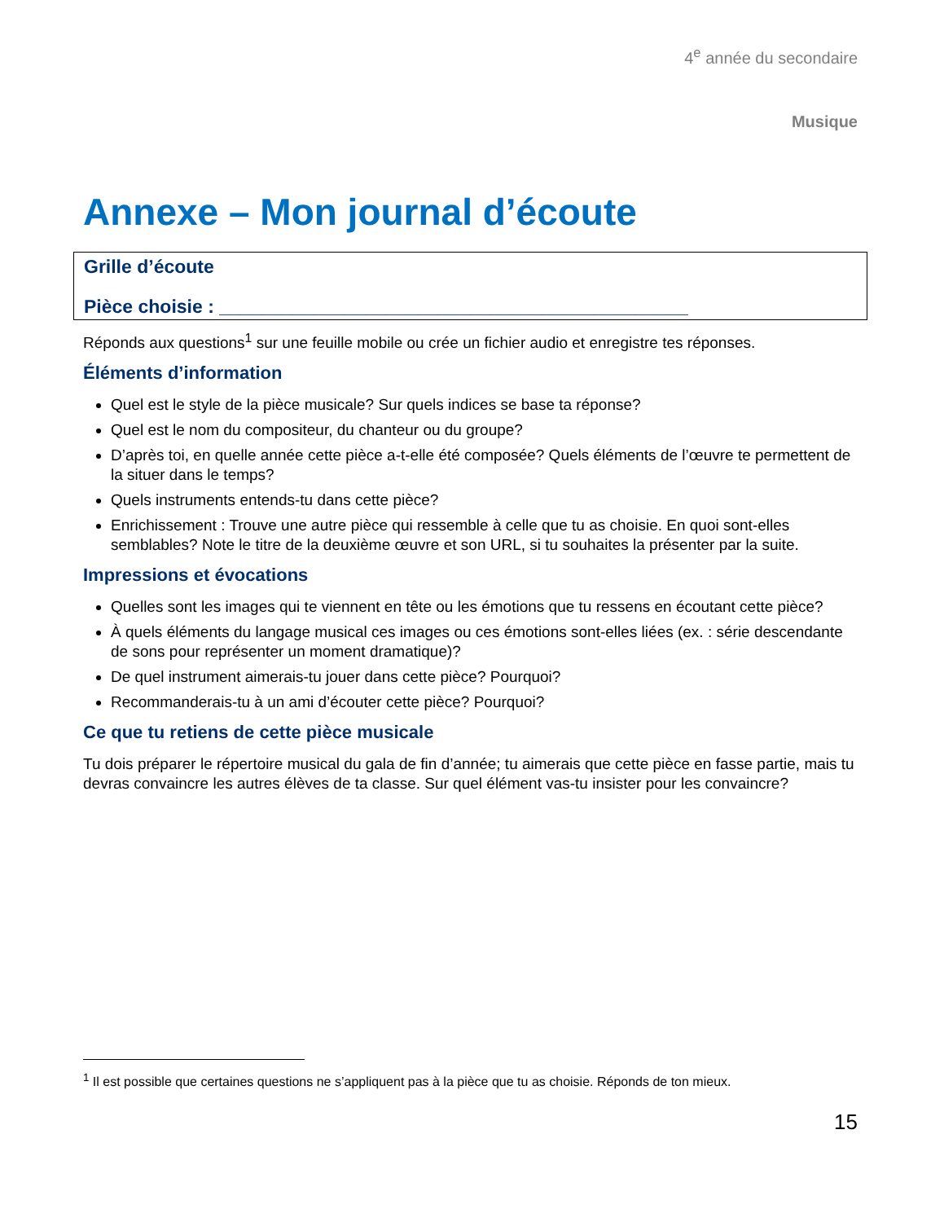4<sup>e</sup> année du secondaire
Musique
Annexe – Mon journal d’écoute
Grille d’écoute
Pièce choisie : _____________________________________________
Réponds aux questions<sup>1</sup> sur une feuille mobile ou crée un fichier audio et enregistre tes réponses.
Éléments d’information
Quel est le style de la pièce musicale? Sur quels indices se base ta réponse?
Quel est le nom du compositeur, du chanteur ou du groupe?
D’après toi, en quelle année cette pièce a-t-elle été composée? Quels éléments de l’œuvre te permettent de la situer dans le temps?
Quels instruments entends-tu dans cette pièce?
Enrichissement : Trouve une autre pièce qui ressemble à celle que tu as choisie. En quoi sont-elles semblables? Note le titre de la deuxième œuvre et son URL, si tu souhaites la présenter par la suite.
Impressions et évocations
Quelles sont les images qui te viennent en tête ou les émotions que tu ressens en écoutant cette pièce?
À quels éléments du langage musical ces images ou ces émotions sont-elles liées (ex. : série descendante de sons pour représenter un moment dramatique)?
De quel instrument aimerais-tu jouer dans cette pièce? Pourquoi?
Recommanderais-tu à un ami d’écouter cette pièce? Pourquoi?
Ce que tu retiens de cette pièce musicale
Tu dois préparer le répertoire musical du gala de fin d’année; tu aimerais que cette pièce en fasse partie, mais tu devras convaincre les autres élèves de ta classe. Sur quel élément vas-tu insister pour les convaincre?
<sup>1</sup> Il est possible que certaines questions ne s’appliquent pas à la pièce que tu as choisie. Réponds de ton mieux.
15